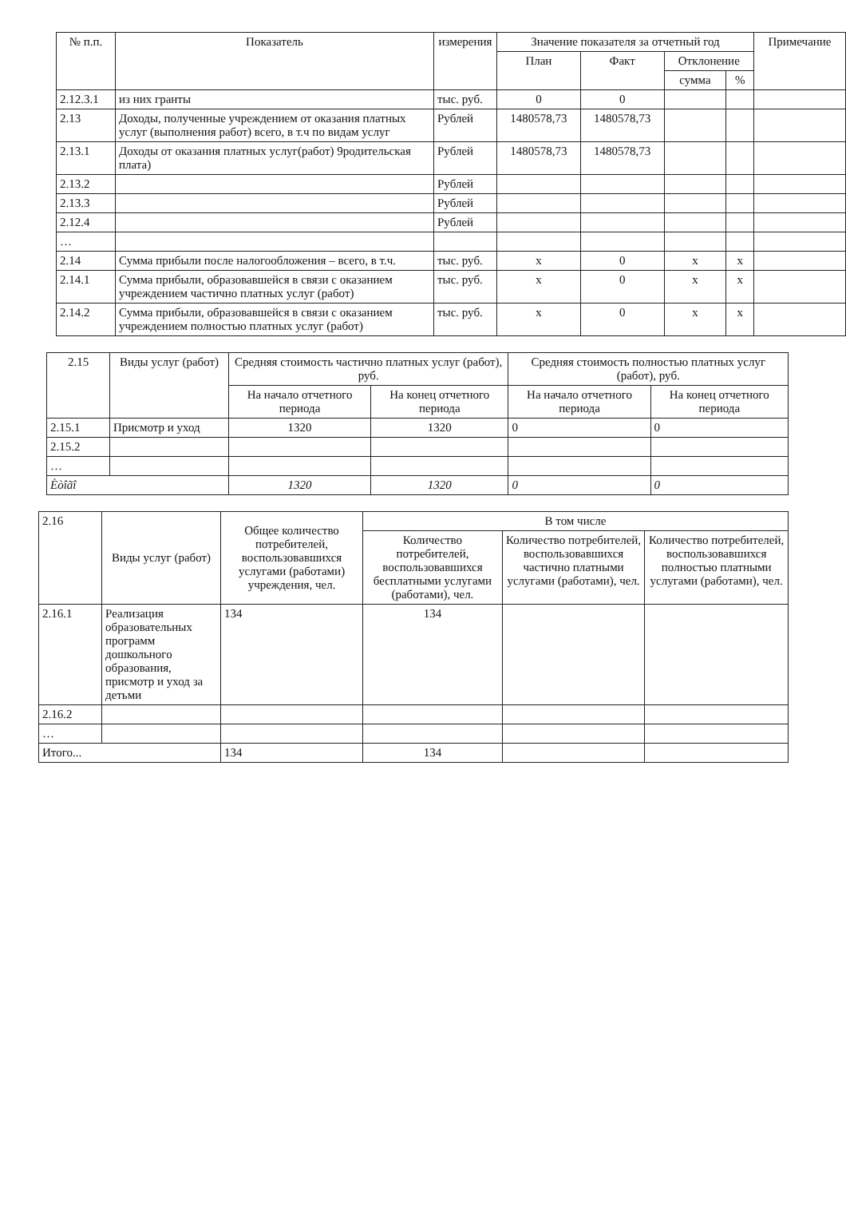| № п.п. | Показатель | измерения | Значение показателя за отчетный год | | | | Примечание |
| --- | --- | --- | --- | --- | --- | --- | --- |
| | | | План | Факт | Отклонение | | |
| | | | | | сумма | % | |
| 2.12.3.1 | из них гранты | тыс. руб. | 0 | 0 | | | |
| 2.13 | Доходы, полученные учреждением от оказания платных услуг (выполнения работ) всего, в т.ч по видам услуг | Рублей | 1480578,73 | 1480578,73 | | | |
| 2.13.1 | Доходы от оказания платных услуг(работ) 9родительская плата) | Рублей | 1480578,73 | 1480578,73 | | | |
| 2.13.2 | | Рублей | | | | | |
| 2.13.3 | | Рублей | | | | | |
| 2.12.4 | | Рублей | | | | | |
| … | | | | | | | |
| 2.14 | Сумма прибыли после налогообложения – всего, в т.ч. | тыс. руб. | x | 0 | x | x | |
| 2.14.1 | Сумма прибыли, образовавшейся в связи с оказанием учреждением частично платных услуг (работ) | тыс. руб. | x | 0 | x | x | |
| 2.14.2 | Сумма прибыли, образовавшейся в связи с оказанием учреждением полностью платных услуг (работ) | тыс. руб. | x | 0 | x | x | |
| 2.15 | Виды услуг (работ) | Средняя стоимость частично платных услуг (работ), руб. | | Средняя стоимость полностью платных услуг (работ), руб. | |
| | | На начало отчетного периода | На конец отчетного периода | На начало отчетного периода | На конец отчетного периода |
| 2.15.1 | Присмотр и уход | 1320 | 1320 | 0 | 0 |
| 2.15.2 | | | | | |
| … | | | | | |
| Èòîãî | | 1320 | 1320 | 0 | 0 |
| 2.16 | Виды услуг (работ) | Общее количество потребителей, воспользовавшихся услугами (работами) учреждения, чел. | В том числе | | |
| | | | Количество потребителей, воспользовавшихся бесплатными услугами (работами), чел. | Количество потребителей, воспользовавшихся частично платными услугами (работами), чел. | Количество потребителей, воспользовавшихся полностью платными услугами (работами), чел. |
| 2.16.1 | Реализация образовательных программ дошкольного образования, присмотр и уход за детьми | 134 | 134 | | |
| 2.16.2 | | | | | |
| … | | | | | |
| Итого... | | 134 | 134 | | |